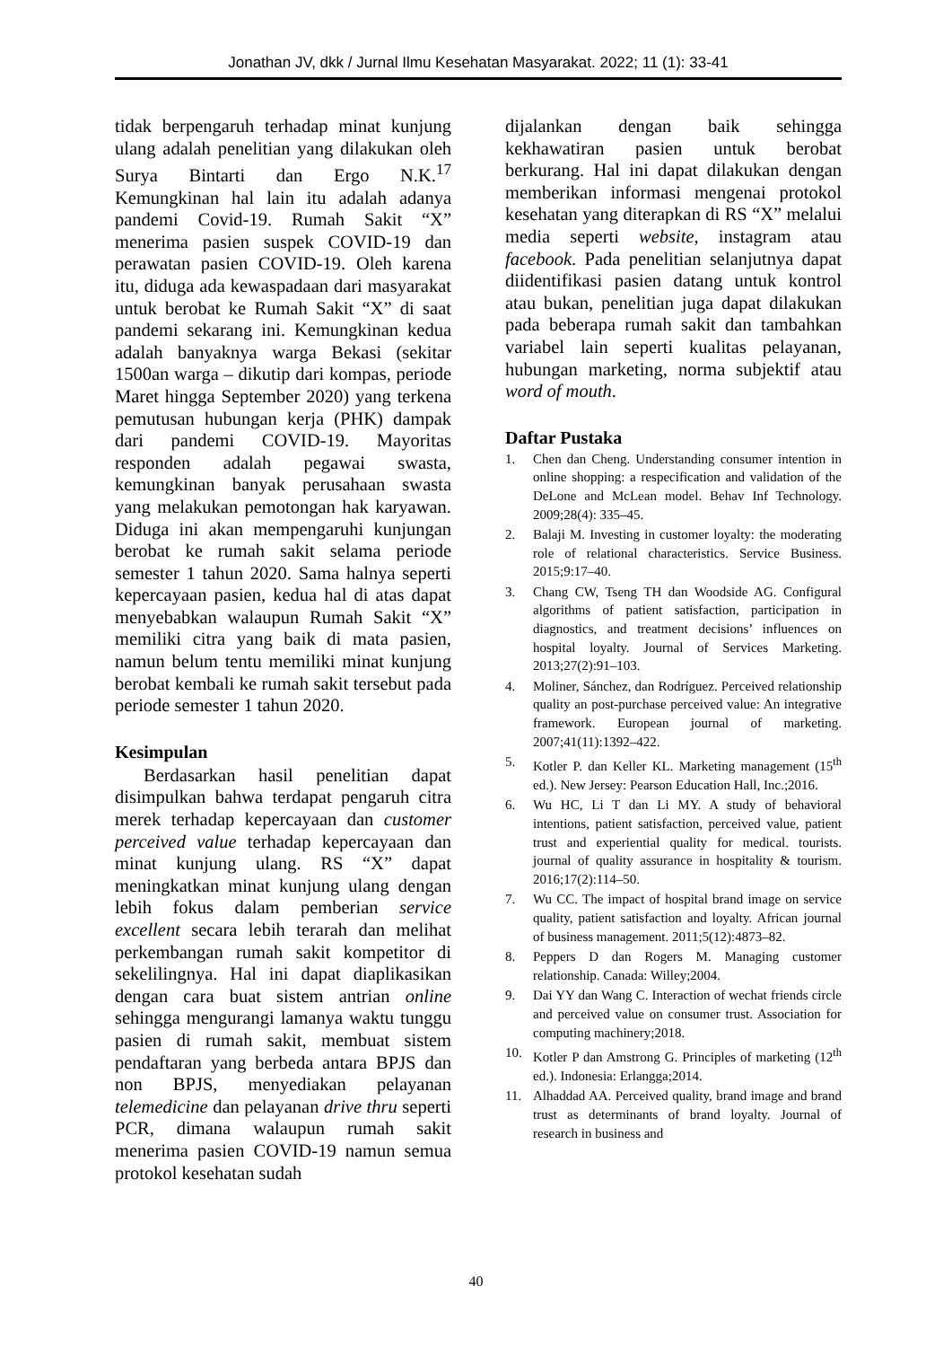Jonathan JV, dkk / Jurnal Ilmu Kesehatan Masyarakat. 2022; 11 (1): 33-41
tidak berpengaruh terhadap minat kunjung ulang adalah penelitian yang dilakukan oleh Surya Bintarti dan Ergo N.K.<sup>17</sup> Kemungkinan hal lain itu adalah adanya pandemi Covid-19. Rumah Sakit “X” menerima pasien suspek COVID-19 dan perawatan pasien COVID-19. Oleh karena itu, diduga ada kewaspadaan dari masyarakat untuk berobat ke Rumah Sakit “X” di saat pandemi sekarang ini. Kemungkinan kedua adalah banyaknya warga Bekasi (sekitar 1500an warga – dikutip dari kompas, periode Maret hingga September 2020) yang terkena pemutusan hubungan kerja (PHK) dampak dari pandemi COVID-19. Mayoritas responden adalah pegawai swasta, kemungkinan banyak perusahaan swasta yang melakukan pemotongan hak karyawan. Diduga ini akan mempengaruhi kunjungan berobat ke rumah sakit selama periode semester 1 tahun 2020. Sama halnya seperti kepercayaan pasien, kedua hal di atas dapat menyebabkan walaupun Rumah Sakit “X” memiliki citra yang baik di mata pasien, namun belum tentu memiliki minat kunjung berobat kembali ke rumah sakit tersebut pada periode semester 1 tahun 2020.
Kesimpulan
Berdasarkan hasil penelitian dapat disimpulkan bahwa terdapat pengaruh citra merek terhadap kepercayaan dan customer perceived value terhadap kepercayaan dan minat kunjung ulang. RS “X” dapat meningkatkan minat kunjung ulang dengan lebih fokus dalam pemberian service excellent secara lebih terarah dan melihat perkembangan rumah sakit kompetitor di sekelilingnya. Hal ini dapat diaplikasikan dengan cara buat sistem antrian online sehingga mengurangi lamanya waktu tunggu pasien di rumah sakit, membuat sistem pendaftaran yang berbeda antara BPJS dan non BPJS, menyediakan pelayanan telemedicine dan pelayanan drive thru seperti PCR, dimana walaupun rumah sakit menerima pasien COVID-19 namun semua protokol kesehatan sudah
dijalankan dengan baik sehingga kekhawatiran pasien untuk berobat berkurang. Hal ini dapat dilakukan dengan memberikan informasi mengenai protokol kesehatan yang diterapkan di RS “X” melalui media seperti website, instagram atau facebook. Pada penelitian selanjutnya dapat diidentifikasi pasien datang untuk kontrol atau bukan, penelitian juga dapat dilakukan pada beberapa rumah sakit dan tambahkan variabel lain seperti kualitas pelayanan, hubungan marketing, norma subjektif atau word of mouth.
Daftar Pustaka
1. Chen dan Cheng. Understanding consumer intention in online shopping: a respecification and validation of the DeLone and McLean model. Behav Inf Technology. 2009;28(4): 335–45.
2. Balaji M. Investing in customer loyalty: the moderating role of relational characteristics. Service Business. 2015;9:17–40.
3. Chang CW, Tseng TH dan Woodside AG. Configural algorithms of patient satisfaction, participation in diagnostics, and treatment decisions’ influences on hospital loyalty. Journal of Services Marketing. 2013;27(2):91–103.
4. Moliner, Sánchez, dan Rodríguez. Perceived relationship quality an post-purchase perceived value: An integrative framework. European journal of marketing. 2007;41(11):1392–422.
5. Kotler P. dan Keller KL. Marketing management (15<sup>th</sup> ed.). New Jersey: Pearson Education Hall, Inc.;2016.
6. Wu HC, Li T dan Li MY. A study of behavioral intentions, patient satisfaction, perceived value, patient trust and experiential quality for medical. tourists. journal of quality assurance in hospitality & tourism. 2016;17(2):114–50.
7. Wu CC. The impact of hospital brand image on service quality, patient satisfaction and loyalty. African journal of business management. 2011;5(12):4873–82.
8. Peppers D dan Rogers M. Managing customer relationship. Canada: Willey;2004.
9. Dai YY dan Wang C. Interaction of wechat friends circle and perceived value on consumer trust. Association for computing machinery;2018.
10. Kotler P dan Amstrong G. Principles of marketing (12<sup>th</sup> ed.). Indonesia: Erlangga;2014.
11. Alhaddad AA. Perceived quality, brand image and brand trust as determinants of brand loyalty. Journal of research in business and
40